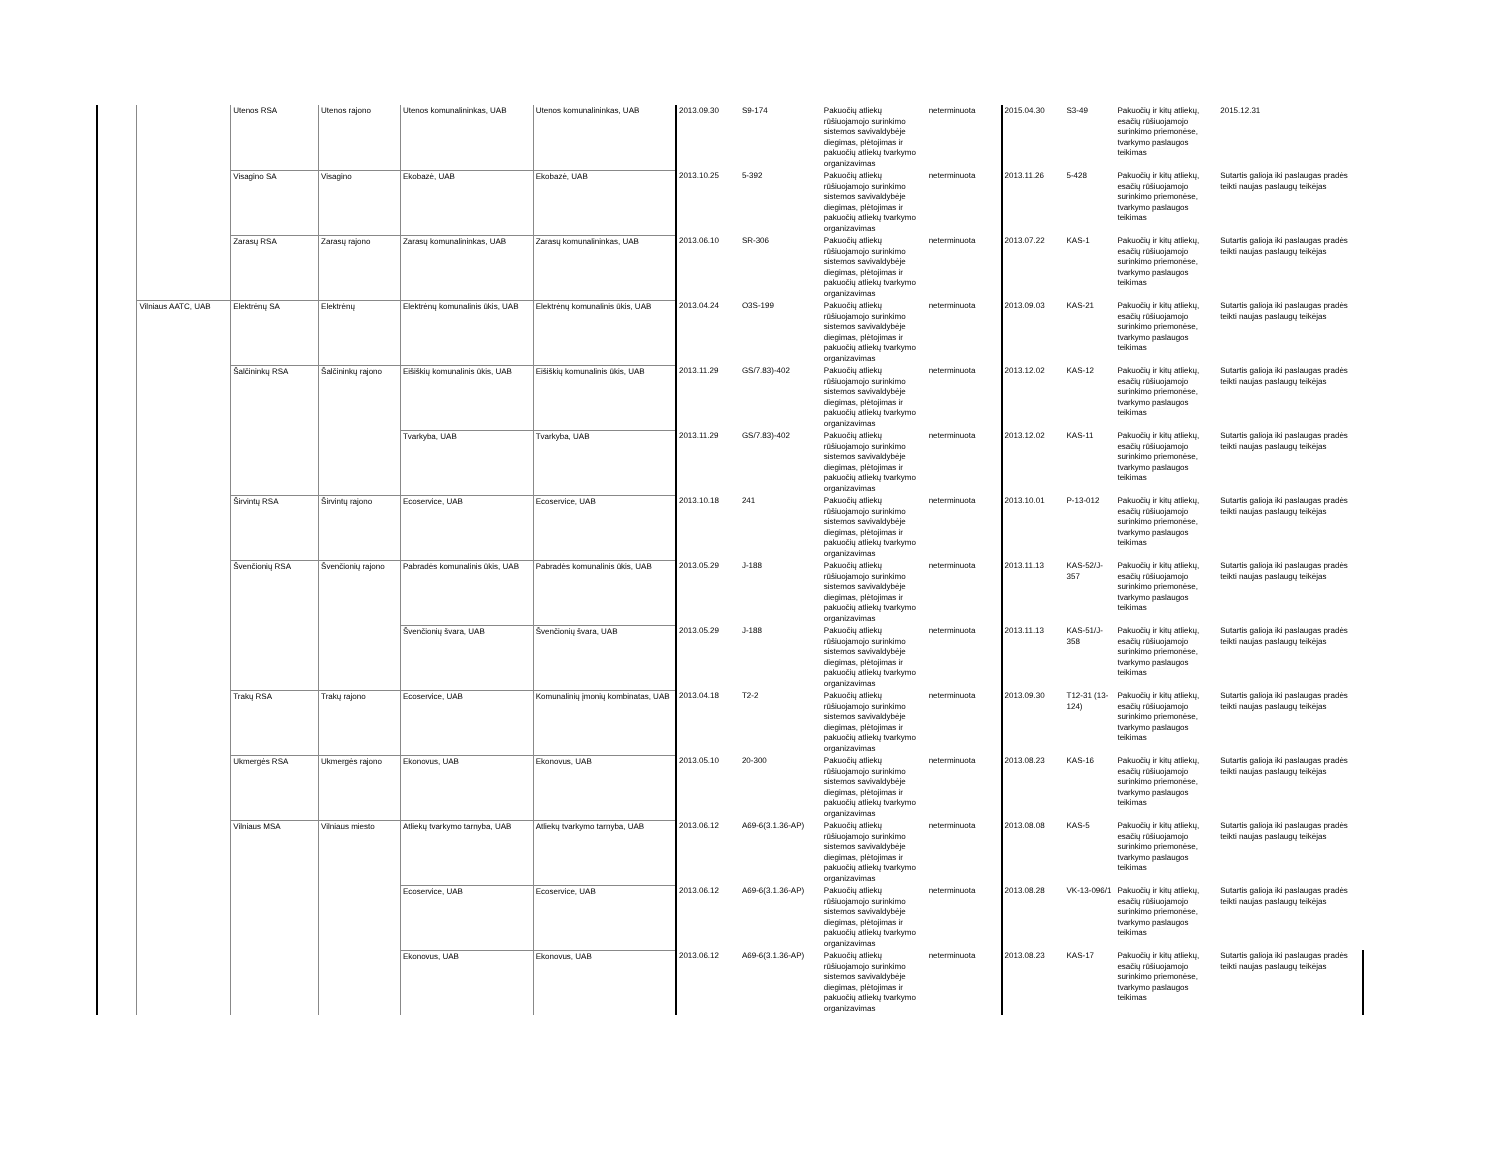| | | Utenos RSA | Utenos rajono | Utenos komunalininkas, UAB | Utenos komunalininkas, UAB | 2013.09.30 | S9-174 | Pakuočių atliekų rūšiuojamojo surinkimo sistemos savivaldybėje diegimas, plėtojimas ir pakuočių atliekų tvarkymo organizavimas | neterminuota | 2015.04.30 | S3-49 | Pakuočių ir kitų atliekų, esačių rūšiuojamojo surinkimo priemonėse, tvarkymo paslaugos teikimas | 2015.12.31 |
| | | Visagino SA | Visagino | Ekobazė, UAB | Ekobazė, UAB | 2013.10.25 | 5-392 | Pakuočių atliekų rūšiuojamojo surinkimo sistemos savivaldybėje diegimas, plėtojimas ir pakuočių atliekų tvarkymo organizavimas | neterminuota | 2013.11.26 | 5-428 | Pakuočių ir kitų atliekų, esačių rūšiuojamojo surinkimo priemonėse, tvarkymo paslaugos teikimas | Sutartis galioja iki paslaugas pradės teikti naujas paslaugų teikėjas |
| | | Zarasų RSA | Zarasų rajono | Zarasų komunalininkas, UAB | Zarasų komunalininkas, UAB | 2013.06.10 | SR-306 | Pakuočių atliekų rūšiuojamojo surinkimo sistemos savivaldybėje diegimas, plėtojimas ir pakuočių atliekų tvarkymo organizavimas | neterminuota | 2013.07.22 | KAS-1 | Pakuočių ir kitų atliekų, esačių rūšiuojamojo surinkimo priemonėse, tvarkymo paslaugos teikimas | Sutartis galioja iki paslaugas pradės teikti naujas paslaugų teikėjas |
| | Vilniaus AATC, UAB | Elektrėnų SA | Elektrėnų | Elektrėnų komunalinis ūkis, UAB | Elektrėnų komunalinis ūkis, UAB | 2013.04.24 | O3S-199 | Pakuočių atliekų rūšiuojamojo surinkimo sistemos savivaldybėje diegimas, plėtojimas ir pakuočių atliekų tvarkymo organizavimas | neterminuota | 2013.09.03 | KAS-21 | Pakuočių ir kitų atliekų, esačių rūšiuojamojo surinkimo priemonėse, tvarkymo paslaugos teikimas | Sutartis galioja iki paslaugas pradės teikti naujas paslaugų teikėjas |
| | | Šalčininkų RSA | Šalčininkų rajono | Eišiškių komunalinis ūkis, UAB | Eišiškių komunalinis ūkis, UAB | 2013.11.29 | GS/7.83)-402 | Pakuočių atliekų rūšiuojamojo surinkimo sistemos savivaldybėje diegimas, plėtojimas ir pakuočių atliekų tvarkymo organizavimas | neterminuota | 2013.12.02 | KAS-12 | Pakuočių ir kitų atliekų, esačių rūšiuojamojo surinkimo priemonėse, tvarkymo paslaugos teikimas | Sutartis galioja iki paslaugas pradės teikti naujas paslaugų teikėjas |
| | | | | Tvarkyba, UAB | Tvarkyba, UAB | 2013.11.29 | GS/7.83)-402 | Pakuočių atliekų rūšiuojamojo surinkimo sistemos savivaldybėje diegimas, plėtojimas ir pakuočių atliekų tvarkymo organizavimas | neterminuota | 2013.12.02 | KAS-11 | Pakuočių ir kitų atliekų, esačių rūšiuojamojo surinkimo priemonėse, tvarkymo paslaugos teikimas | Sutartis galioja iki paslaugas pradės teikti naujas paslaugų teikėjas |
| | | Širvintų RSA | Širvintų rajono | Ecoservice, UAB | Ecoservice, UAB | 2013.10.18 | 241 | Pakuočių atliekų rūšiuojamojo surinkimo sistemos savivaldybėje diegimas, plėtojimas ir pakuočių atliekų tvarkymo organizavimas | neterminuota | 2013.10.01 | P-13-012 | Pakuočių ir kitų atliekų, esačių rūšiuojamojo surinkimo priemonėse, tvarkymo paslaugos teikimas | Sutartis galioja iki paslaugas pradės teikti naujas paslaugų teikėjas |
| | | Švenčionių RSA | Švenčionių rajono | Pabradės komunalinis ūkis, UAB | Pabradės komunalinis ūkis, UAB | 2013.05.29 | J-188 | Pakuočių atliekų rūšiuojamojo surinkimo sistemos savivaldybėje diegimas, plėtojimas ir pakuočių atliekų tvarkymo organizavimas | neterminuota | 2013.11.13 | KAS-52/J-357 | Pakuočių ir kitų atliekų, esačių rūšiuojamojo surinkimo priemonėse, tvarkymo paslaugos teikimas | Sutartis galioja iki paslaugas pradės teikti naujas paslaugų teikėjas |
| | | | | Švenčionių švara, UAB | Švenčionių švara, UAB | 2013.05.29 | J-188 | Pakuočių atliekų rūšiuojamojo surinkimo sistemos savivaldybėje diegimas, plėtojimas ir pakuočių atliekų tvarkymo organizavimas | neterminuota | 2013.11.13 | KAS-51/J-358 | Pakuočių ir kitų atliekų, esačių rūšiuojamojo surinkimo priemonėse, tvarkymo paslaugos teikimas | Sutartis galioja iki paslaugas pradės teikti naujas paslaugų teikėjas |
| | | Trakų RSA | Trakų rajono | Ecoservice, UAB | Komunalinių įmonių kombinatas, UAB | 2013.04.18 | T2-2 | Pakuočių atliekų rūšiuojamojo surinkimo sistemos savivaldybėje diegimas, plėtojimas ir pakuočių atliekų tvarkymo organizavimas | neterminuota | 2013.09.30 | T12-31 (13-124) | Pakuočių ir kitų atliekų, esačių rūšiuojamojo surinkimo priemonėse, tvarkymo paslaugos teikimas | Sutartis galioja iki paslaugas pradės teikti naujas paslaugų teikėjas |
| | | Ukmergės RSA | Ukmergės rajono | Ekonovus, UAB | Ekonovus, UAB | 2013.05.10 | 20-300 | Pakuočių atliekų rūšiuojamojo surinkimo sistemos savivaldybėje diegimas, plėtojimas ir pakuočių atliekų tvarkymo organizavimas | neterminuota | 2013.08.23 | KAS-16 | Pakuočių ir kitų atliekų, esačių rūšiuojamojo surinkimo priemonėse, tvarkymo paslaugos teikimas | Sutartis galioja iki paslaugas pradės teikti naujas paslaugų teikėjas |
| | | Vilniaus MSA | Vilniaus miesto | Atliekų tvarkymo tarnyba, UAB | Atliekų tvarkymo tarnyba, UAB | 2013.06.12 | A69-6(3.1.36-AP) | Pakuočių atliekų rūšiuojamojo surinkimo sistemos savivaldybėje diegimas, plėtojimas ir pakuočių atliekų tvarkymo organizavimas | neterminuota | 2013.08.08 | KAS-5 | Pakuočių ir kitų atliekų, esačių rūšiuojamojo surinkimo priemonėse, tvarkymo paslaugos teikimas | Sutartis galioja iki paslaugas pradės teikti naujas paslaugų teikėjas |
| | | | | Ecoservice, UAB | Ecoservice, UAB | 2013.06.12 | A69-6(3.1.36-AP) | Pakuočių atliekų rūšiuojamojo surinkimo sistemos savivaldybėje diegimas, plėtojimas ir pakuočių atliekų tvarkymo organizavimas | neterminuota | 2013.08.28 | VK-13-096/1 | Pakuočių ir kitų atliekų, esačių rūšiuojamojo surinkimo priemonėse, tvarkymo paslaugos teikimas | Sutartis galioja iki paslaugas pradės teikti naujas paslaugų teikėjas |
| | | | | Ekonovus, UAB | Ekonovus, UAB | 2013.06.12 | A69-6(3.1.36-AP) | Pakuočių atliekų rūšiuojamojo surinkimo sistemos savivaldybėje diegimas, plėtojimas ir pakuočių atliekų tvarkymo organizavimas | neterminuota | 2013.08.23 | KAS-17 | Pakuočių ir kitų atliekų, esačių rūšiuojamojo surinkimo priemonėse, tvarkymo paslaugos teikimas | Sutartis galioja iki paslaugas pradės teikti naujas paslaugų teikėjas |